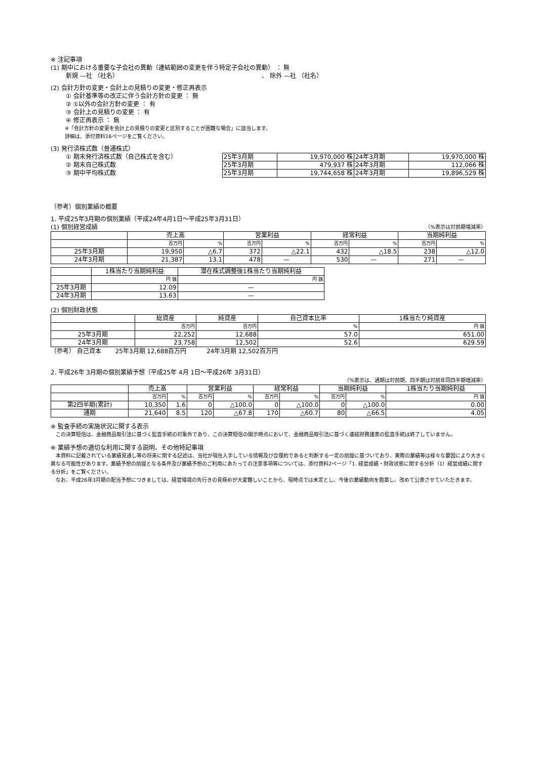※ 注記事項
(1) 期中における重要な子会社の異動（連結範囲の変更を伴う特定子会社の異動） ： 無
新規 —社 （社名） 、 除外 —社 （社名）
(2) 会計方針の変更・会計上の見積りの変更・修正再表示
① 会計基準等の改正に伴う会計方針の変更 ： 無
② ①以外の会計方針の変更 ： 有
③ 会計上の見積りの変更 ： 有
④ 修正再表示 ： 無
※「会計方針の変更を会計上の見積りの変更と区別することが困難な場合」に該当します。
詳細は、添付資料16ページをご覧ください。
(3) 発行済株式数（普通株式）
① 期末発行済株式数（自己株式を含む）
② 期末自己株式数
③ 期中平均株式数
| 25年3月期 | 19,970,000 株 | 24年3月期 | 19,970,000 株 |
| 25年3月期 | 479,937 株 | 24年3月期 | 112,066 株 |
| 25年3月期 | 19,744,658 株 | 24年3月期 | 19,896,529 株 |
（参考）個別業績の概要
1. 平成25年3月期の個別業績（平成24年4月1日～平成25年3月31日）
(1) 個別経営成績 （%表示は対前期増減率）
| | 売上高 | | 営業利益 | | 経常利益 | | 当期純利益 | |
| --- | --- | --- | --- | --- | --- | --- | --- | --- |
| | 百万円 | % | 百万円 | % | 百万円 | % | 百万円 | % |
| 25年3月期 | 19,950 | △6.7 | 372 | △22.1 | 432 | △18.5 | 238 | △12.0 |
| 24年3月期 | 21,387 | 13.1 | 478 | — | 530 | — | 271 | — |
| | 1株当たり当期純利益 | 潜在株式調整後1株当たり当期純利益 |
| --- | --- | --- |
| | 円 銭 | 円 銭 |
| 25年3月期 | 12.09 | — |
| 24年3月期 | 13.63 | — |
(2) 個別財政状態
| | 総資産 | 純資産 | 自己資本比率 | 1株当たり純資産 |
| --- | --- | --- | --- | --- |
| | 百万円 | 百万円 | % | 円 銭 |
| 25年3月期 | 22,252 | 12,688 | 57.0 | 651.00 |
| 24年3月期 | 23,758 | 12,502 | 52.6 | 629.59 |
（参考） 自己資本 　　25年3月期 12,688百万円 　　　24年3月期 12,502百万円
2. 平成26年 3月期の個別業績予想（平成25年 4月 1日～平成26年 3月31日）
（%表示は、通期は対前期、四半期は対前年同四半期増減率）
| | 売上高 | | 営業利益 | | 経常利益 | | 当期純利益 | | 1株当たり当期純利益 |
| --- | --- | --- | --- | --- | --- | --- | --- | --- | --- |
| | 百万円 | % | 百万円 | % | 百万円 | % | 百万円 | % | 円 銭 |
| 第2四半期(累計) | 10,350 | 1.6 | 0 | △100.0 | 0 | △100.0 | 0 | △100.0 | 0.00 |
| 通期 | 21,640 | 8.5 | 120 | △67.8 | 170 | △60.7 | 80 | △66.5 | 4.05 |
※ 監査手続の実施状況に関する表示
　この決算短信は、金融商品取引法に基づく監査手続の対象外であり、この決算短信の開示時点において、金融商品取引法に基づく連結財務諸表の監査手続は終了していません。
※ 業績予想の適切な利用に関する説明、その他特記事項
　本資料に記載されている業績見通し等の将来に関する記述は、当社が現在入手している情報及び合理的であると判断する一定の前提に基づいており、実際の業績等は様々な要因により大きく異なる可能性があります。業績予想の前提となる条件及び業績予想のご利用にあたっての注意事項等については、添付資料2ページ「1. 経営成績・財政状態に関する分析（1）経営成績に関する分析」をご覧ください。
　なお、平成26年3月期の配当予想につきましては、経営環境の先行きの見極めが大変難しいことから、現時点では未定とし、今後の業績動向を勘案し、改めて公表させていただきます。